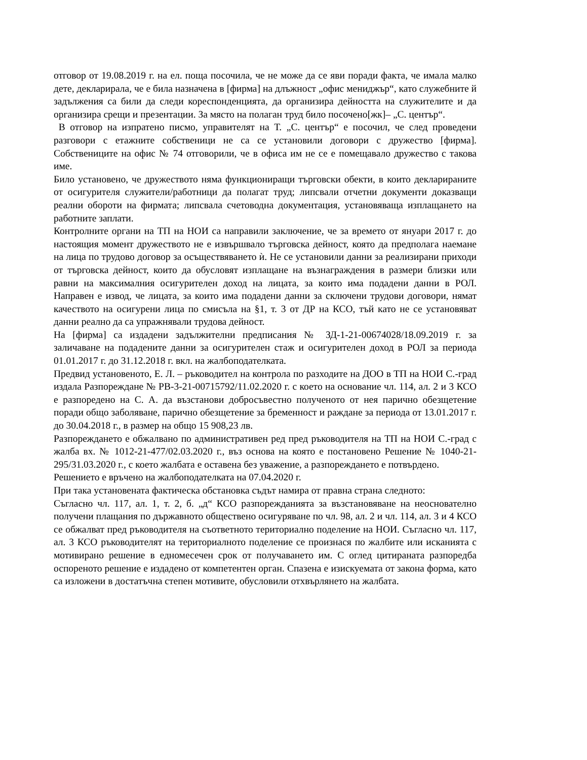отговор от 19.08.2019 г. на ел. поща посочила, че не може да се яви поради факта, че имала малко дете, декларирала, че е била назначена в [фирма] на длъжност „офис мениджър“, като служебните й задължения са били да следи кореспонденцията, да организира дейността на служителите и да организира срещи и презентации. За място на полаган труд било посочено[жк]– „С. център“.
В отговор на изпратено писмо, управителят на Т. „С. център“ е посочил, че след проведени разговори с етажните собственици не са се установили договори с дружество [фирма]. Собствениците на офис № 74 отговорили, че в офиса им не се е помещавало дружество с такова име.
Било установено, че дружеството няма функциониращи търговски обекти, в които декларираните от осигурителя служители/работници да полагат труд; липсвали отчетни документи доказващи реални обороти на фирмата; липсвала счетоводна документация, установяваща изплащането на работните заплати.
Контролните органи на ТП на НОИ са направили заключение, че за времето от януари 2017 г. до настоящия момент дружеството не е извършвало търговска дейност, която да предполага наемане на лица по трудово договор за осъществяването ѝ. Не се установили данни за реализирани приходи от търговска дейност, които да обусловят изплащане на възнаграждения в размери близки или равни на максималния осигурителен доход на лицата, за които има подадени данни в РОЛ. Направен е извод, че лицата, за които има подадени данни за сключени трудови договори, нямат качеството на осигурени лица по смисъла на §1, т. 3 от ДР на КСО, тъй като не се установяват данни реално да са упражнявали трудова дейност.
На [фирма] са издадени задължителни предписания № ЗД-1-21-00674028/18.09.2019 г. за заличаване на подадените данни за осигурителен стаж и осигурителен доход в РОЛ за периода 01.01.2017 г. до 31.12.2018 г. вкл. на жалбоподателката.
Предвид установеното, Е. Л. – ръководител на контрола по разходите на ДОО в ТП на НОИ С.-град издала Разпореждане № РВ-3-21-00715792/11.02.2020 г. с което на основание чл. 114, ал. 2 и 3 КСО е разпоредено на С. А. да възстанови добросъвестно полученото от нея парично обезщетение поради общо заболяване, парично обезщетение за бременност и раждане за периода от 13.01.2017 г. до 30.04.2018 г., в размер на общо 15 908,23 лв.
Разпореждането е обжалвано по административен ред пред ръководителя на ТП на НОИ С.-град с жалба вх. № 1012-21-477/02.03.2020 г., въз основа на която е постановено Решение № 1040-21-295/31.03.2020 г., с което жалбата е оставена без уважение, а разпореждането е потвърдено.
Решението е връчено на жалбоподателката на 07.04.2020 г.
При така установената фактическа обстановка съдът намира от правна страна следното:
Съгласно чл. 117, ал. 1, т. 2, б. „д“ КСО разпорежданията за възстановяване на неоснователно получени плащания по държавното обществено осигуряване по чл. 98, ал. 2 и чл. 114, ал. 3 и 4 КСО се обжалват пред ръководителя на съответното териториално поделение на НОИ. Съгласно чл. 117, ал. 3 КСО ръководителят на териториалното поделение се произнася по жалбите или исканията с мотивирано решение в едномесечен срок от получаването им. С оглед цитираната разпоредба оспореното решение е издадено от компетентен орган. Спазена е изискуемата от закона форма, като са изложени в достатъчна степен мотивите, обусловили отхвърлянето на жалбата.